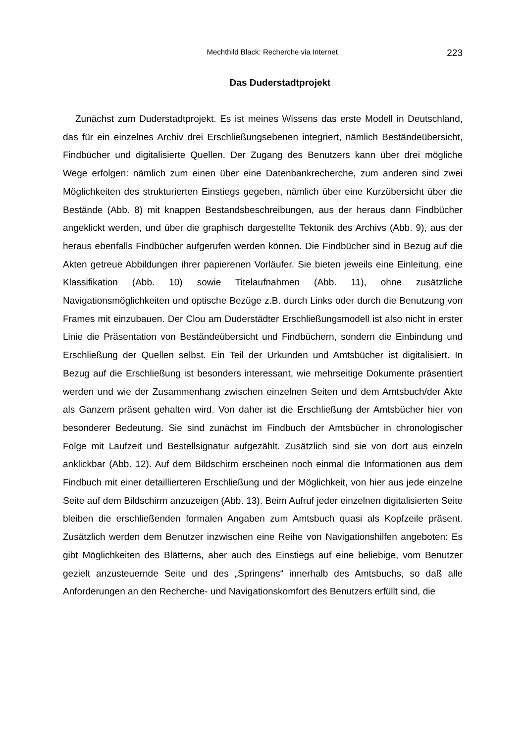Mechthild Black: Recherche via Internet 223
Das Duderstadtprojekt
Zunächst zum Duderstadtprojekt. Es ist meines Wissens das erste Modell in Deutschland, das für ein einzelnes Archiv drei Erschließungsebenen integriert, nämlich Beständeübersicht, Findbücher und digitalisierte Quellen. Der Zugang des Benutzers kann über drei mögliche Wege erfolgen: nämlich zum einen über eine Datenbankrecherche, zum anderen sind zwei Möglichkeiten des strukturierten Einstiegs gegeben, nämlich über eine Kurzübersicht über die Bestände (Abb. 8) mit knappen Bestandsbeschreibungen, aus der heraus dann Findbücher angeklickt werden, und über die graphisch dargestellte Tektonik des Archivs (Abb. 9), aus der heraus ebenfalls Findbücher aufgerufen werden können. Die Findbücher sind in Bezug auf die Akten getreue Abbildungen ihrer papierenen Vorläufer. Sie bieten jeweils eine Einleitung, eine Klassifikation (Abb. 10) sowie Titelaufnahmen (Abb. 11), ohne zusätzliche Navigationsmöglichkeiten und optische Bezüge z.B. durch Links oder durch die Benutzung von Frames mit einzubauen. Der Clou am Duderstädter Erschließungsmodell ist also nicht in erster Linie die Präsentation von Beständeübersicht und Findbüchern, sondern die Einbindung und Erschließung der Quellen selbst. Ein Teil der Urkunden und Amtsbücher ist digitalisiert. In Bezug auf die Erschließung ist besonders interessant, wie mehrseitige Dokumente präsentiert werden und wie der Zusammenhang zwischen einzelnen Seiten und dem Amtsbuch/der Akte als Ganzem präsent gehalten wird. Von daher ist die Erschließung der Amtsbücher hier von besonderer Bedeutung. Sie sind zunächst im Findbuch der Amtsbücher in chronologischer Folge mit Laufzeit und Bestellsignatur aufgezählt. Zusätzlich sind sie von dort aus einzeln anklickbar (Abb. 12). Auf dem Bildschirm erscheinen noch einmal die Informationen aus dem Findbuch mit einer detaillierteren Erschließung und der Möglichkeit, von hier aus jede einzelne Seite auf dem Bildschirm anzuzeigen (Abb. 13). Beim Aufruf jeder einzelnen digitalisierten Seite bleiben die erschließenden formalen Angaben zum Amtsbuch quasi als Kopfzeile präsent. Zusätzlich werden dem Benutzer inzwischen eine Reihe von Navigationshilfen angeboten: Es gibt Möglichkeiten des Blätterns, aber auch des Einstiegs auf eine beliebige, vom Benutzer gezielt anzusteuernde Seite und des „Springens“ innerhalb des Amtsbuchs, so daß alle Anforderungen an den Recherche- und Navigationskomfort des Benutzers erfüllt sind, die